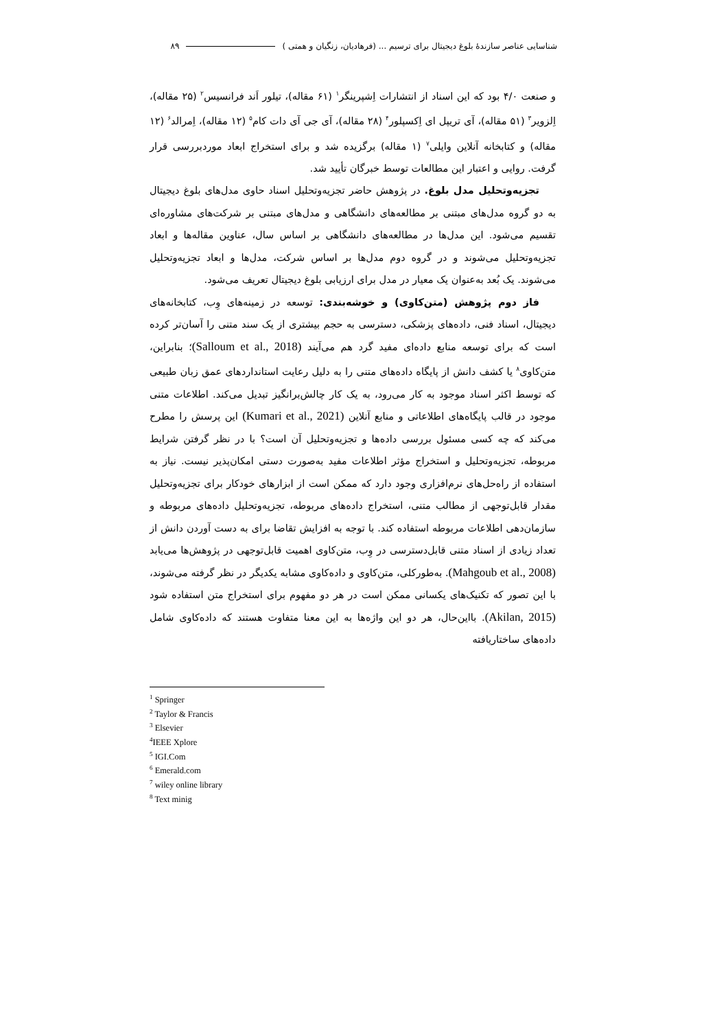شناسایی عناصر سازندۀ بلوغ دیجیتال برای ترسیم ... (فرهادیان، زنگیان و همتی ) ۸۹
و صنعت ۴/۰ بود که این اسناد از انتشارات اِشپرینگر<sup>۱</sup> (۶۱ مقاله)، تیلور اَند فرانسیس<sup>۲</sup> (۲۵ مقاله)، اِلزویر<sup>۳</sup> (۵۱ مقاله)، آی تریپل ای اِکسپلور<sup>۴</sup> (۲۸ مقاله)، آی جی آی دات کام<sup>۵</sup> (۱۲ مقاله)، اِمرالد<sup>۶</sup> (۱۲ مقاله) و کتابخانه آنلاین وایلی<sup>۷</sup> (۱ مقاله) برگزیده شد و برای استخراج ابعاد موردبررسی قرار گرفت. روایی و اعتبار این مطالعات توسط خبرگان تأیید شد.
تجزیه‌وتحلیل مدل بلوغ. در پژوهش حاضر تجزیه‌وتحلیل اسناد حاوی مدل‌های بلوغ دیجیتال به دو گروه مدل‌های مبتنی بر مطالعه‌های دانشگاهی و مدل‌های مبتنی بر شرکت‌های مشاوره‌ای تقسیم می‌شود. این مدل‌ها در مطالعه‌های دانشگاهی بر اساس سال، عناوین مقاله‌ها و ابعاد تجزیه‌وتحلیل می‌شوند و در گروه دوم مدل‌ها بر اساس شرکت، مدل‌ها و ابعاد تجزیه‌وتحلیل می‌شوند. یک بُعد به‌عنوان یک معیار در مدل برای ارزیابی بلوغ دیجیتال تعریف می‌شود.
فاز دوم پژوهش (متن‌کاوی) و خوشه‌بندی: توسعه در زمینه‌های وِب، کتابخانه‌های دیجیتال، اسناد فنی، داده‌های پزشکی، دسترسی به حجم بیشتری از یک سند متنی را آسان‌تر کرده است که برای توسعه منابع داده‌ای مفید گرد هم می‌آیند (Salloum et al., 2018)؛ بنابراین، متن‌کاوی<sup>۸</sup> یا کشف دانش از پایگاه داده‌های متنی را به دلیل رعایت استانداردهای عمق زبان طبیعی که توسط اکثر اسناد موجود به کار می‌رود، به یک کار چالش‌برانگیز تبدیل می‌کند. اطلاعات متنی موجود در قالب پایگاه‌های اطلاعاتی و منابع آنلاین (Kumari et al., 2021) این پرسش را مطرح می‌کند که چه کسی مسئول بررسی داده‌ها و تجزیه‌وتحلیل آن است؟ با در نظر گرفتن شرایط مربوطه، تجزیه‌وتحلیل و استخراج مؤثر اطلاعات مفید به‌صورت دستی امکان‌پذیر نیست. نیاز به استفاده از راه‌حل‌های نرم‌افزاری وجود دارد که ممکن است از ابزارهای خودکار برای تجزیه‌وتحلیل مقدار قابل‌توجهی از مطالب متنی، استخراج داده‌های مربوطه، تجزیه‌وتحلیل داده‌های مربوطه و سازمان‌دهی اطلاعات مربوطه استفاده کند. با توجه به افزایش تقاضا برای به دست آوردن دانش از تعداد زیادی از اسناد متنی قابل‌دسترسی در وِب، متن‌کاوی اهمیت قابل‌توجهی در پژوهش‌ها می‌یابد (Mahgoub et al., 2008). به‌طورکلی، متن‌کاوی و داده‌کاوی مشابه یکدیگر در نظر گرفته می‌شوند، با این تصور که تکنیک‌های یکسانی ممکن است در هر دو مفهوم برای استخراج متن استفاده شود (Akilan, 2015). بااین‌حال، هر دو این واژه‌ها به این معنا متفاوت هستند که داده‌کاوی شامل داده‌های ساختاریافته
<sup>1</sup> Springer
<sup>2</sup> Taylor & Francis
<sup>3</sup> Elsevier
<sup>4</sup> IEEE Xplore
<sup>5</sup> IGI.Com
<sup>6</sup> Emerald.com
<sup>7</sup> wiley online library
<sup>8</sup> Text minig